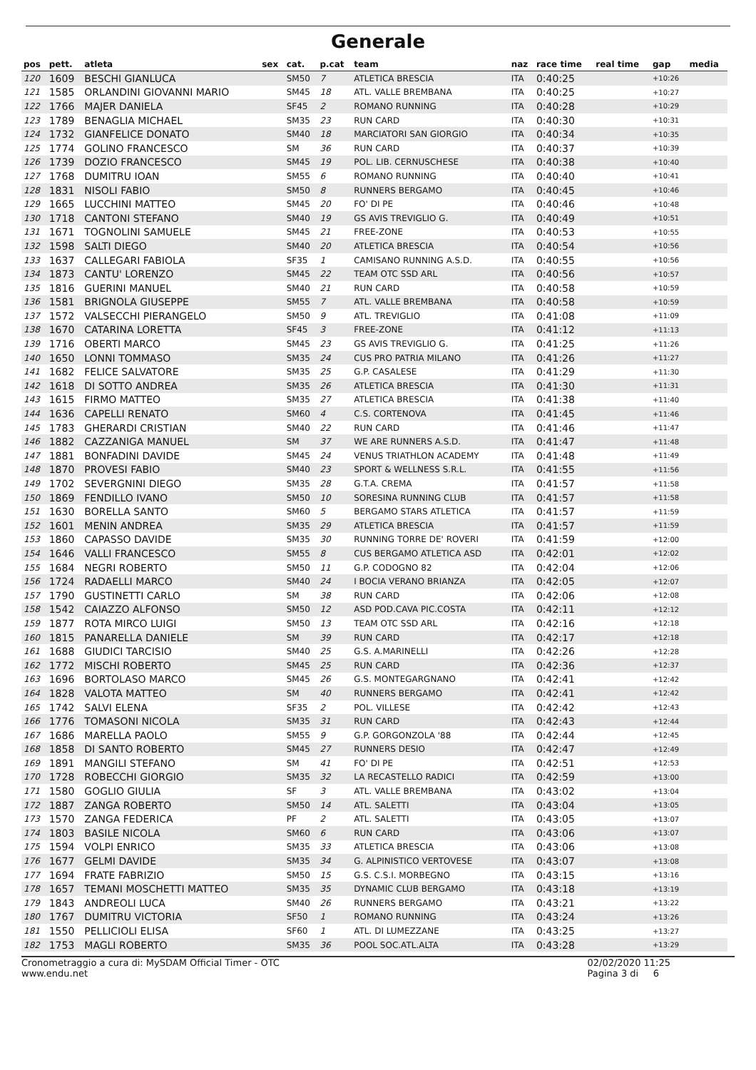Generale
| pos | pett. | atleta | sex | cat. | p.cat | team | naz | race time | real time | gap | media |
| --- | --- | --- | --- | --- | --- | --- | --- | --- | --- | --- | --- |
| 120 | 1609 | BESCHI GIANLUCA | | SM50 | 7 | ATLETICA BRESCIA | ITA | 0:40:25 | | +10:26 | |
| 121 | 1585 | ORLANDINI GIOVANNI MARIO | | SM45 | 18 | ATL. VALLE BREMBANA | ITA | 0:40:25 | | +10:27 | |
| 122 | 1766 | MAJER DANIELA | | SF45 | 2 | ROMANO RUNNING | ITA | 0:40:28 | | +10:29 | |
| 123 | 1789 | BENAGLIA MICHAEL | | SM35 | 23 | RUN CARD | ITA | 0:40:30 | | +10:31 | |
| 124 | 1732 | GIANFELICE DONATO | | SM40 | 18 | MARCIATORI SAN GIORGIO | ITA | 0:40:34 | | +10:35 | |
| 125 | 1774 | GOLINO FRANCESCO | | SM | 36 | RUN CARD | ITA | 0:40:37 | | +10:39 | |
| 126 | 1739 | DOZIO FRANCESCO | | SM45 | 19 | POL. LIB. CERNUSCHESE | ITA | 0:40:38 | | +10:40 | |
| 127 | 1768 | DUMITRU IOAN | | SM55 | 6 | ROMANO RUNNING | ITA | 0:40:40 | | +10:41 | |
| 128 | 1831 | NISOLI FABIO | | SM50 | 8 | RUNNERS BERGAMO | ITA | 0:40:45 | | +10:46 | |
| 129 | 1665 | LUCCHINI MATTEO | | SM45 | 20 | FO' DI PE | ITA | 0:40:46 | | +10:48 | |
| 130 | 1718 | CANTONI STEFANO | | SM40 | 19 | GS AVIS TREVIGLIO G. | ITA | 0:40:49 | | +10:51 | |
| 131 | 1671 | TOGNOLINI SAMUELE | | SM45 | 21 | FREE-ZONE | ITA | 0:40:53 | | +10:55 | |
| 132 | 1598 | SALTI DIEGO | | SM40 | 20 | ATLETICA BRESCIA | ITA | 0:40:54 | | +10:56 | |
| 133 | 1637 | CALLEGARI FABIOLA | | SF35 | 1 | CAMISANO RUNNING A.S.D. | ITA | 0:40:55 | | +10:56 | |
| 134 | 1873 | CANTU' LORENZO | | SM45 | 22 | TEAM OTC SSD ARL | ITA | 0:40:56 | | +10:57 | |
| 135 | 1816 | GUERINI MANUEL | | SM40 | 21 | RUN CARD | ITA | 0:40:58 | | +10:59 | |
| 136 | 1581 | BRIGNOLA GIUSEPPE | | SM55 | 7 | ATL. VALLE BREMBANA | ITA | 0:40:58 | | +10:59 | |
| 137 | 1572 | VALSECCHI PIERANGELO | | SM50 | 9 | ATL. TREVIGLIO | ITA | 0:41:08 | | +11:09 | |
| 138 | 1670 | CATARINA LORETTA | | SF45 | 3 | FREE-ZONE | ITA | 0:41:12 | | +11:13 | |
| 139 | 1716 | OBERTI MARCO | | SM45 | 23 | GS AVIS TREVIGLIO G. | ITA | 0:41:25 | | +11:26 | |
| 140 | 1650 | LONNI TOMMASO | | SM35 | 24 | CUS PRO PATRIA MILANO | ITA | 0:41:26 | | +11:27 | |
| 141 | 1682 | FELICE SALVATORE | | SM35 | 25 | G.P. CASALESE | ITA | 0:41:29 | | +11:30 | |
| 142 | 1618 | DI SOTTO ANDREA | | SM35 | 26 | ATLETICA BRESCIA | ITA | 0:41:30 | | +11:31 | |
| 143 | 1615 | FIRMO MATTEO | | SM35 | 27 | ATLETICA BRESCIA | ITA | 0:41:38 | | +11:40 | |
| 144 | 1636 | CAPELLI RENATO | | SM60 | 4 | C.S. CORTENOVA | ITA | 0:41:45 | | +11:46 | |
| 145 | 1783 | GHERARDI CRISTIAN | | SM40 | 22 | RUN CARD | ITA | 0:41:46 | | +11:47 | |
| 146 | 1882 | CAZZANIGA MANUEL | | SM | 37 | WE ARE RUNNERS A.S.D. | ITA | 0:41:47 | | +11:48 | |
| 147 | 1881 | BONFADINI DAVIDE | | SM45 | 24 | VENUS TRIATHLON ACADEMY | ITA | 0:41:48 | | +11:49 | |
| 148 | 1870 | PROVESI FABIO | | SM40 | 23 | SPORT & WELLNESS S.R.L. | ITA | 0:41:55 | | +11:56 | |
| 149 | 1702 | SEVERGNINI DIEGO | | SM35 | 28 | G.T.A. CREMA | ITA | 0:41:57 | | +11:58 | |
| 150 | 1869 | FENDILLO IVANO | | SM50 | 10 | SORESINA RUNNING CLUB | ITA | 0:41:57 | | +11:58 | |
| 151 | 1630 | BORELLA SANTO | | SM60 | 5 | BERGAMO STARS ATLETICA | ITA | 0:41:57 | | +11:59 | |
| 152 | 1601 | MENIN ANDREA | | SM35 | 29 | ATLETICA BRESCIA | ITA | 0:41:57 | | +11:59 | |
| 153 | 1860 | CAPASSO DAVIDE | | SM35 | 30 | RUNNING TORRE DE' ROVERI | ITA | 0:41:59 | | +12:00 | |
| 154 | 1646 | VALLI FRANCESCO | | SM55 | 8 | CUS BERGAMO ATLETICA ASD | ITA | 0:42:01 | | +12:02 | |
| 155 | 1684 | NEGRI ROBERTO | | SM50 | 11 | G.P. CODOGNO 82 | ITA | 0:42:04 | | +12:06 | |
| 156 | 1724 | RADAELLI MARCO | | SM40 | 24 | I BOCIA VERANO BRIANZA | ITA | 0:42:05 | | +12:07 | |
| 157 | 1790 | GUSTINETTI CARLO | | SM | 38 | RUN CARD | ITA | 0:42:06 | | +12:08 | |
| 158 | 1542 | CAIAZZO ALFONSO | | SM50 | 12 | ASD POD.CAVA PIC.COSTA | ITA | 0:42:11 | | +12:12 | |
| 159 | 1877 | ROTA MIRCO LUIGI | | SM50 | 13 | TEAM OTC SSD ARL | ITA | 0:42:16 | | +12:18 | |
| 160 | 1815 | PANARELLA DANIELE | | SM | 39 | RUN CARD | ITA | 0:42:17 | | +12:18 | |
| 161 | 1688 | GIUDICI TARCISIO | | SM40 | 25 | G.S. A.MARINELLI | ITA | 0:42:26 | | +12:28 | |
| 162 | 1772 | MISCHI ROBERTO | | SM45 | 25 | RUN CARD | ITA | 0:42:36 | | +12:37 | |
| 163 | 1696 | BORTOLASO MARCO | | SM45 | 26 | G.S. MONTEGARGNANO | ITA | 0:42:41 | | +12:42 | |
| 164 | 1828 | VALOTA MATTEO | | SM | 40 | RUNNERS BERGAMO | ITA | 0:42:41 | | +12:42 | |
| 165 | 1742 | SALVI ELENA | | SF35 | 2 | POL. VILLESE | ITA | 0:42:42 | | +12:43 | |
| 166 | 1776 | TOMASONI NICOLA | | SM35 | 31 | RUN CARD | ITA | 0:42:43 | | +12:44 | |
| 167 | 1686 | MARELLA PAOLO | | SM55 | 9 | G.P. GORGONZOLA '88 | ITA | 0:42:44 | | +12:45 | |
| 168 | 1858 | DI SANTO ROBERTO | | SM45 | 27 | RUNNERS DESIO | ITA | 0:42:47 | | +12:49 | |
| 169 | 1891 | MANGILI STEFANO | | SM | 41 | FO' DI PE | ITA | 0:42:51 | | +12:53 | |
| 170 | 1728 | ROBECCHI GIORGIO | | SM35 | 32 | LA RECASTELLO RADICI | ITA | 0:42:59 | | +13:00 | |
| 171 | 1580 | GOGLIO GIULIA | | SF | 3 | ATL. VALLE BREMBANA | ITA | 0:43:02 | | +13:04 | |
| 172 | 1887 | ZANGA ROBERTO | | SM50 | 14 | ATL. SALETTI | ITA | 0:43:04 | | +13:05 | |
| 173 | 1570 | ZANGA FEDERICA | | PF | 2 | ATL. SALETTI | ITA | 0:43:05 | | +13:07 | |
| 174 | 1803 | BASILE NICOLA | | SM60 | 6 | RUN CARD | ITA | 0:43:06 | | +13:07 | |
| 175 | 1594 | VOLPI ENRICO | | SM35 | 33 | ATLETICA BRESCIA | ITA | 0:43:06 | | +13:08 | |
| 176 | 1677 | GELMI DAVIDE | | SM35 | 34 | G. ALPINISTICO VERTOVESE | ITA | 0:43:07 | | +13:08 | |
| 177 | 1694 | FRATE FABRIZIO | | SM50 | 15 | G.S. C.S.I. MORBEGNO | ITA | 0:43:15 | | +13:16 | |
| 178 | 1657 | TEMANI MOSCHETTI MATTEO | | SM35 | 35 | DYNAMIC CLUB BERGAMO | ITA | 0:43:18 | | +13:19 | |
| 179 | 1843 | ANDREOLI LUCA | | SM40 | 26 | RUNNERS BERGAMO | ITA | 0:43:21 | | +13:22 | |
| 180 | 1767 | DUMITRU VICTORIA | | SF50 | 1 | ROMANO RUNNING | ITA | 0:43:24 | | +13:26 | |
| 181 | 1550 | PELLICIOLI ELISA | | SF60 | 1 | ATL. DI LUMEZZANE | ITA | 0:43:25 | | +13:27 | |
| 182 | 1753 | MAGLI ROBERTO | | SM35 | 36 | POOL SOC.ATL.ALTA | ITA | 0:43:28 | | +13:29 | |
Cronometraggio a cura di: MySDAM Official Timer - OTC
www.endu.net
02/02/2020 11:25
Pagina 3 di 6